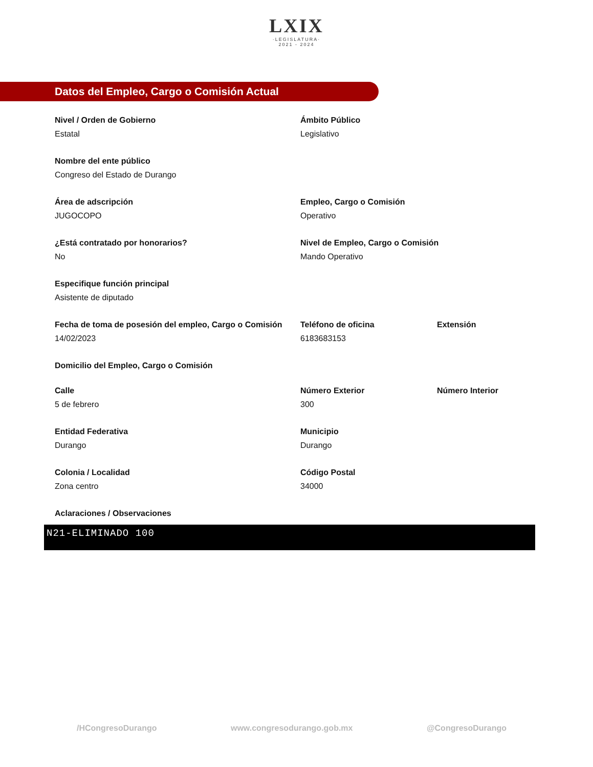LXIX
·LEGISLATURA·
2021 - 2024
Datos del Empleo, Cargo o Comisión Actual
Nivel / Orden de Gobierno
Estatal
Ámbito Público
Legislativo
Nombre del ente público
Congreso del Estado de Durango
Área de adscripción
JUGOCOPO
Empleo, Cargo o Comisión
Operativo
¿Está contratado por honorarios?
No
Nivel de Empleo, Cargo o Comisión
Mando Operativo
Especifique función principal
Asistente de diputado
Fecha de toma de posesión del empleo, Cargo o Comisión
14/02/2023
Teléfono de oficina
6183683153
Extensión
Domicilio del Empleo, Cargo o Comisión
Calle
5 de febrero
Número Exterior
300
Número Interior
Entidad Federativa
Durango
Municipio
Durango
Colonia / Localidad
Zona centro
Código Postal
34000
Aclaraciones / Observaciones
N21-ELIMINADO 100
/HCongresoDurango www.congresodurango.gob.mx @CongresoDurango